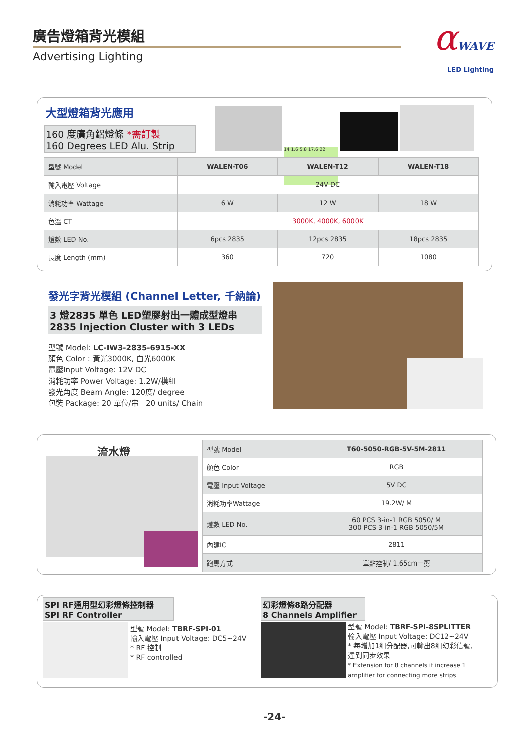廣告燈箱背光模組
Advertising Lighting
αWAVE
LED Lighting
大型燈箱背光應用
160 度廣角鋁燈條 *需訂製
160 Degrees LED Alu. Strip
14 1.6 5.8 17.6 22
| 型號 Model | WALEN-T06 | WALEN-T12 | WALEN-T18 |
| 輸入電壓 Voltage | 24V DC | | |
| 消耗功率 Wattage | 6 W | 12 W | 18 W |
| 色溫 CT | 3000K, 4000K, 6000K | | |
| 燈數 LED No. | 6pcs 2835 | 12pcs 2835 | 18pcs 2835 |
| 長度 Length (mm) | 360 | 720 | 1080 |
發光字背光模組 (Channel Letter, 千納論)
3 燈2835 單色 LED塑膠射出一體成型燈串
2835 Injection Cluster with 3 LEDs
型號 Model: LC-IW3-2835-6915-XX
顏色 Color : 黃光3000K, 白光6000K
電壓Input Voltage: 12V DC
消耗功率 Power Voltage: 1.2W/模組
發光角度 Beam Angle: 120度/ degree
包裝 Package: 20 單位/串 20 units/ Chain
流水燈
| 型號 Model | T60-5050-RGB-5V-5M-2811 |
| 顏色 Color | RGB |
| 電壓 Input Voltage | 5V DC |
| 消耗功率Wattage | 19.2W/ M |
| 燈數 LED No. | 60 PCS 3-in-1 RGB 5050/ M 300 PCS 3-in-1 RGB 5050/5M |
| 內建IC | 2811 |
| 跑馬方式 | 單點控制/ 1.65cm一剪 |
SPI RF通用型幻彩燈條控制器
SPI RF Controller
型號 Model: TBRF-SPI-01
輸入電壓 Input Voltage: DC5~24V
* RF 控制
* RF controlled
幻彩燈條8路分配器
8 Channels Amplifier
型號 Model: TBRF-SPI-8SPLITTER
輸入電壓 Input Voltage: DC12~24V
* 每增加1組分配器,可輸出8組幻彩信號,達到同步效果
* Extension for 8 channels if increase 1 amplifier for connecting more strips
-24-